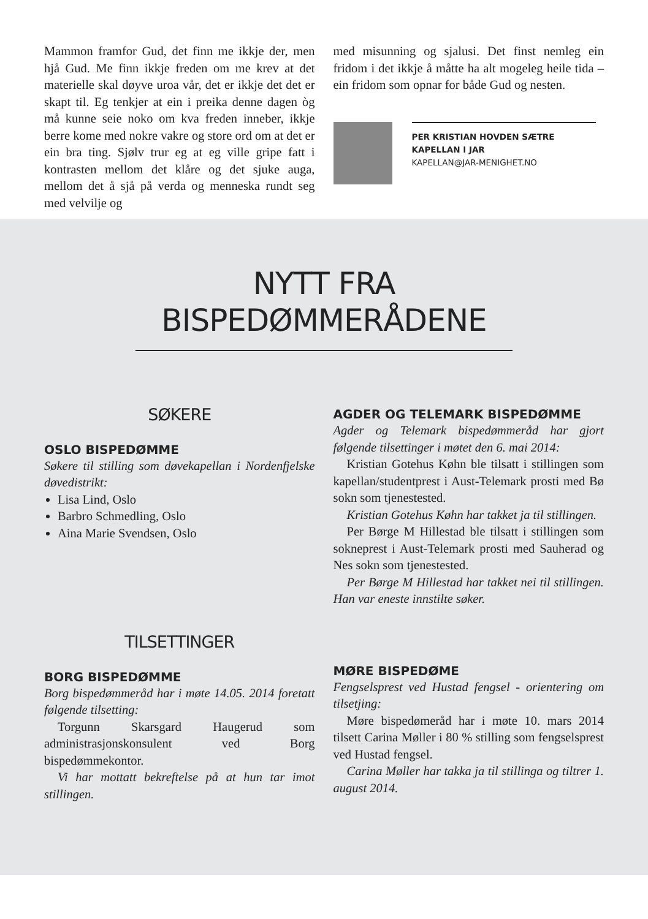Mammon framfor Gud, det finn me ikkje der, men hjå Gud. Me finn ikkje freden om me krev at det materielle skal døyve uroa vår, det er ikkje det det er skapt til. Eg tenkjer at ein i preika denne dagen òg må kunne seie noko om kva freden inneber, ikkje berre kome med nokre vakre og store ord om at det er ein bra ting. Sjølv trur eg at eg ville gripe fatt i kontrasten mellom det klåre og det sjuke auga, mellom det å sjå på verda og menneska rundt seg med velvilje og
med misunning og sjalusi. Det finst nemleg ein fridom i det ikkje å måtte ha alt mogeleg heile tida – ein fridom som opnar for både Gud og nesten.
PER KRISTIAN HOVDEN SÆTRE
KAPELLAN I JAR
KAPELLAN@JAR-MENIGHET.NO
NYTT FRA
BISPEDØMMERÅDENE
SØKERE
OSLO BISPEDØMME
Søkere til stilling som døvekapellan i Nordenfjelske døvedistrikt:
Lisa Lind, Oslo
Barbro Schmedling, Oslo
Aina Marie Svendsen, Oslo
TILSETTINGER
BORG BISPEDØMME
Borg bispedømmeråd har i møte 14.05. 2014 foretatt følgende tilsetting:
Torgunn Skarsgard Haugerud som administrasjonskonsulent ved Borg bispedømmekontor.
Vi har mottatt bekreftelse på at hun tar imot stillingen.
AGDER OG TELEMARK BISPEDØMME
Agder og Telemark bispedømmeråd har gjort følgende tilsettinger i møtet den 6. mai 2014:
Kristian Gotehus Køhn ble tilsatt i stillingen som kapellan/studentprest i Aust-Telemark prosti med Bø sokn som tjenestested.
Kristian Gotehus Køhn har takket ja til stillingen.
Per Børge M Hillestad ble tilsatt i stillingen som sokneprest i Aust-Telemark prosti med Sauherad og Nes sokn som tjenestested.
Per Børge M Hillestad har takket nei til stillingen. Han var eneste innstilte søker.
MØRE BISPEDØME
Fengselsprest ved Hustad fengsel - orientering om tilsetjing:
Møre bispedømeråd har i møte 10. mars 2014 tilsett Carina Møller i 80 % stilling som fengselsprest ved Hustad fengsel.
Carina Møller har takka ja til stillinga og tiltrer 1. august 2014.